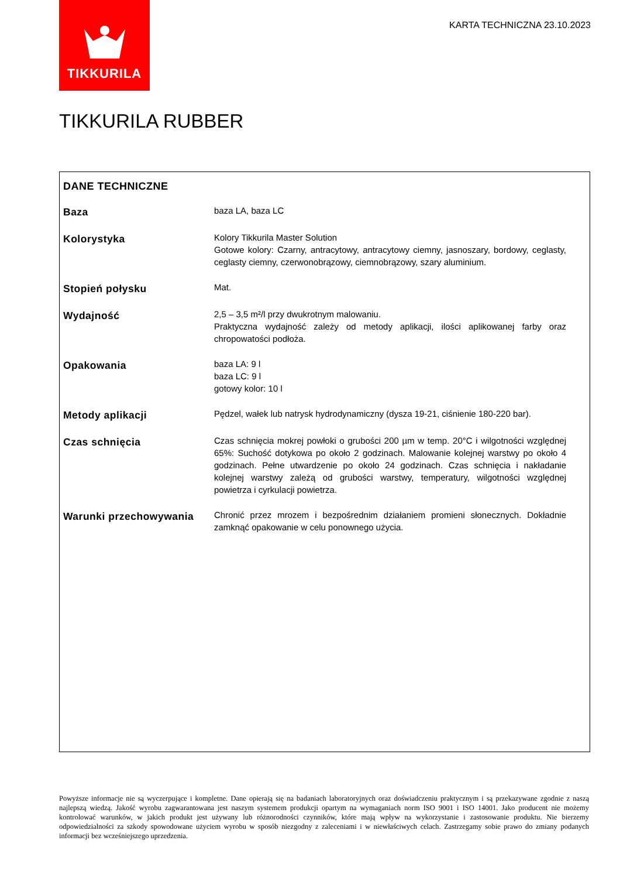TIKKURILA
KARTA TECHNICZNA 23.10.2023
TIKKURILA RUBBER
| DANE TECHNICZNE | |
| --- | --- |
| Baza | baza LA, baza LC |
| Kolorystyka | Kolory Tikkurila Master Solution Gotowe kolory: Czarny, antracytowy, antracytowy ciemny, jasnoszary, bordowy, ceglasty, ceglasty ciemny, czerwonobrązowy, ciemnobrązowy, szary aluminium. |
| Stopień połysku | Mat. |
| Wydajność | 2,5 – 3,5 m²/l przy dwukrotnym malowaniu. Praktyczna wydajność zależy od metody aplikacji, ilości aplikowanej farby oraz chropowatości podłoża. |
| Opakowania | baza LA: 9 l baza LC: 9 l gotowy kolor: 10 l |
| Metody aplikacji | Pędzel, wałek lub natrysk hydrodynamiczny (dysza 19-21, ciśnienie 180-220 bar). |
| Czas schnięcia | Czas schnięcia mokrej powłoki o grubości 200 µm w temp. 20°C i wilgotności względnej 65%: Suchość dotykowa po około 2 godzinach. Malowanie kolejnej warstwy po około 4 godzinach. Pełne utwardzenie po około 24 godzinach. Czas schnięcia i nakładanie kolejnej warstwy zależą od grubości warstwy, temperatury, wilgotności względnej powietrza i cyrkulacji powietrza. |
| Warunki przechowywania | Chronić przez mrozem i bezpośrednim działaniem promieni słonecznych. Dokładnie zamknąć opakowanie w celu ponownego użycia. |
Powyższe informacje nie są wyczerpujące i kompletne. Dane opierają się na badaniach laboratoryjnych oraz doświadczeniu praktycznym i są przekazywane zgodnie z naszą najlepszą wiedzą. Jakość wyrobu zagwarantowana jest naszym systemem produkcji opartym na wymaganiach norm ISO 9001 i ISO 14001. Jako producent nie możemy kontrolować warunków, w jakich produkt jest używany lub różnorodności czynników, które mają wpływ na wykorzystanie i zastosowanie produktu. Nie bierzemy odpowiedzialności za szkody spowodowane użyciem wyrobu w sposób niezgodny z zaleceniami i w niewłaściwych celach. Zastrzegamy sobie prawo do zmiany podanych informacji bez wcześniejszego uprzedzenia.